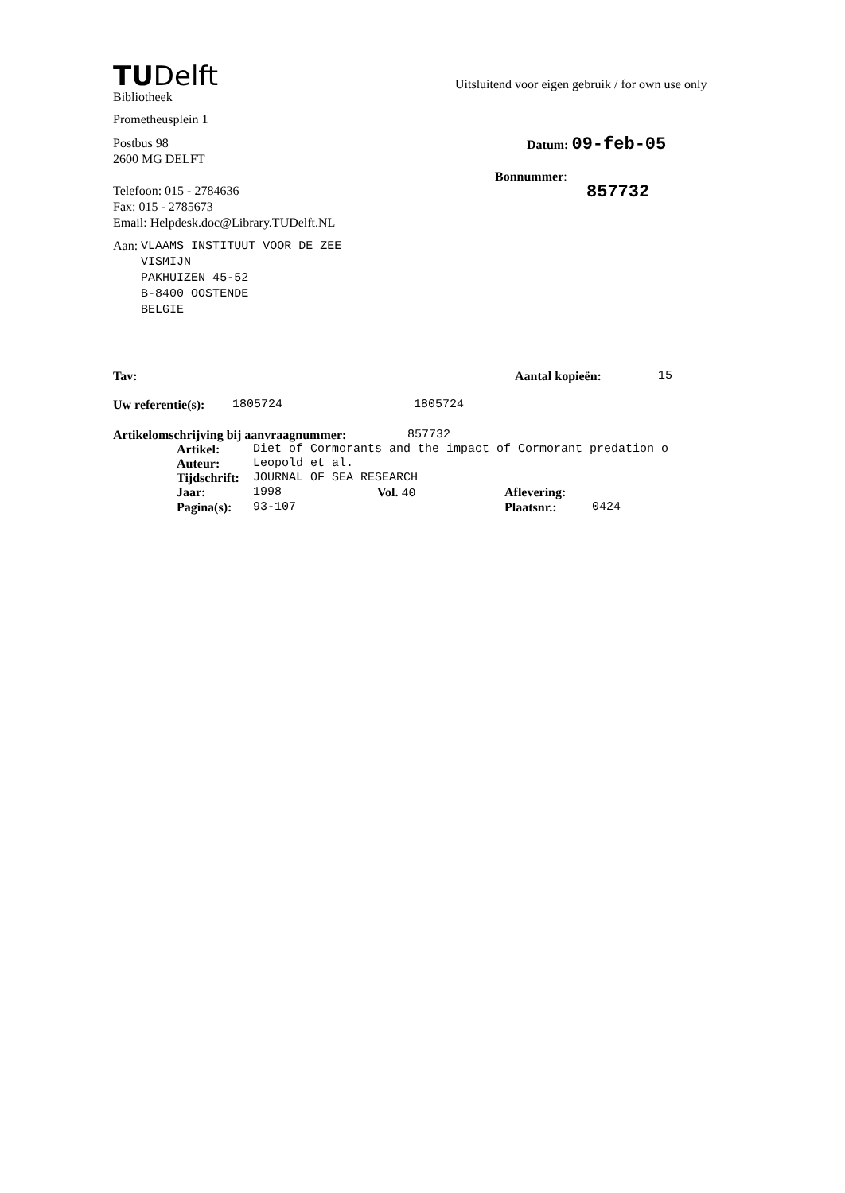TUDelft
Bibliotheek
Prometheusplein 1
Postbus 98
2600 MG DELFT
Telefoon: 015 - 2784636
Fax: 015 - 2785673
Email: Helpdesk.doc@Library.TUDelft.NL
Aan:
VLAAMS INSTITUUT VOOR DE ZEE
VISMIJN
PAKHUIZEN 45-52
B-8400 OOSTENDE
BELGIE
Uitsluitend voor eigen gebruik / for own use only
Datum: 09-feb-05
Bonnummer:
857732
Tav: Aantal kopieën: 15
Uw referentie(s): 1805724 1805724
Artikelomschrijving bij aanvraagnummer: 857732
Artikel: Diet of Cormorants and the impact of Cormorant predation o
Auteur: Leopold et al.
Tijdschrift: JOURNAL OF SEA RESEARCH
Jaar: 1998 Vol. 40 Aflevering:
Pagina(s): 93-107 Plaatsnr.: 0424